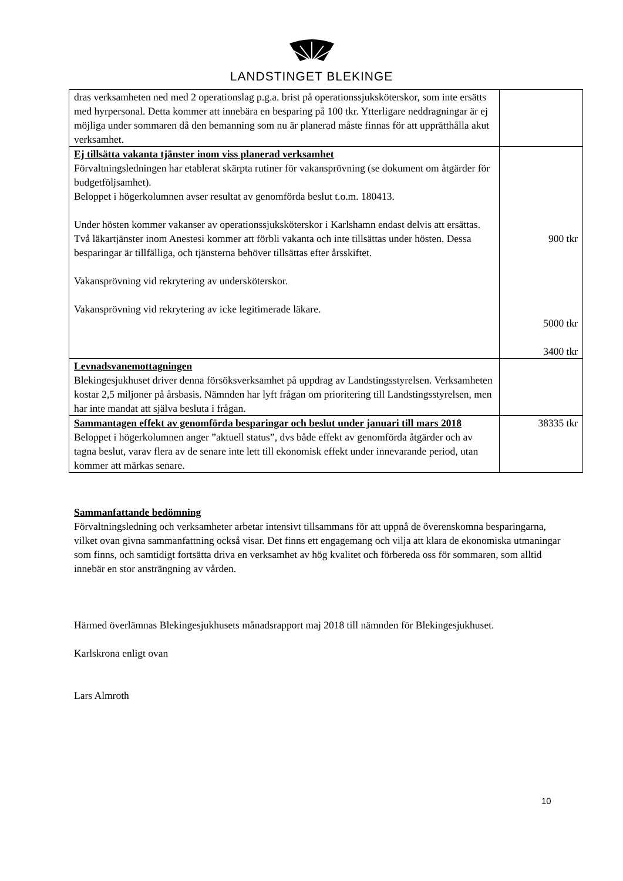LANDSTINGET BLEKINGE
| dras verksamheten ned med 2 operationslag p.g.a. brist på operationssjuksköterskor, som inte ersätts med hyrpersonal. Detta kommer att innebära en besparing på 100 tkr. Ytterligare neddragningar är ej möjliga under sommaren då den bemanning som nu är planerad måste finnas för att upprätthålla akut verksamhet. | |
| Ej tillsätta vakanta tjänster inom viss planerad verksamhet Förvaltningsledningen har etablerat skärpta rutiner för vakansprövning (se dokument om åtgärder för budgetföljsamhet). Beloppet i högerkolumnen avser resultat av genomförda beslut t.o.m. 180413. Under hösten kommer vakanser av operationssjuksköterskor i Karlshamn endast delvis att ersättas. Två läkartjänster inom Anestesi kommer att förbli vakanta och inte tillsättas under hösten. Dessa besparingar är tillfälliga, och tjänsterna behöver tillsättas efter årsskiftet. Vakansprövning vid rekrytering av undersköterskor. Vakansprövning vid rekrytering av icke legitimerade läkare. | 900 tkr 5000 tkr 3400 tkr |
| Levnadsvanemottagningen Blekingesjukhuset driver denna försöksverksamhet på uppdrag av Landstingsstyrelsen. Verksamheten kostar 2,5 miljoner på årsbasis. Nämnden har lyft frågan om prioritering till Landstingsstyrelsen, men har inte mandat att själva besluta i frågan. | |
| Sammantagen effekt av genomförda besparingar och beslut under januari till mars 2018 Beloppet i högerkolumnen anger ”aktuell status”, dvs både effekt av genomförda åtgärder och av tagna beslut, varav flera av de senare inte lett till ekonomisk effekt under innevarande period, utan kommer att märkas senare. | 38335 tkr |
Sammanfattande bedömning
Förvaltningsledning och verksamheter arbetar intensivt tillsammans för att uppnå de överenskomna besparingarna, vilket ovan givna sammanfattning också visar. Det finns ett engagemang och vilja att klara de ekonomiska utmaningar som finns, och samtidigt fortsätta driva en verksamhet av hög kvalitet och förbereda oss för sommaren, som alltid innebär en stor ansträngning av vården.
Härmed överlämnas Blekingesjukhusets månadsrapport maj 2018 till nämnden för Blekingesjukhuset.
Karlskrona enligt ovan
Lars Almroth
10